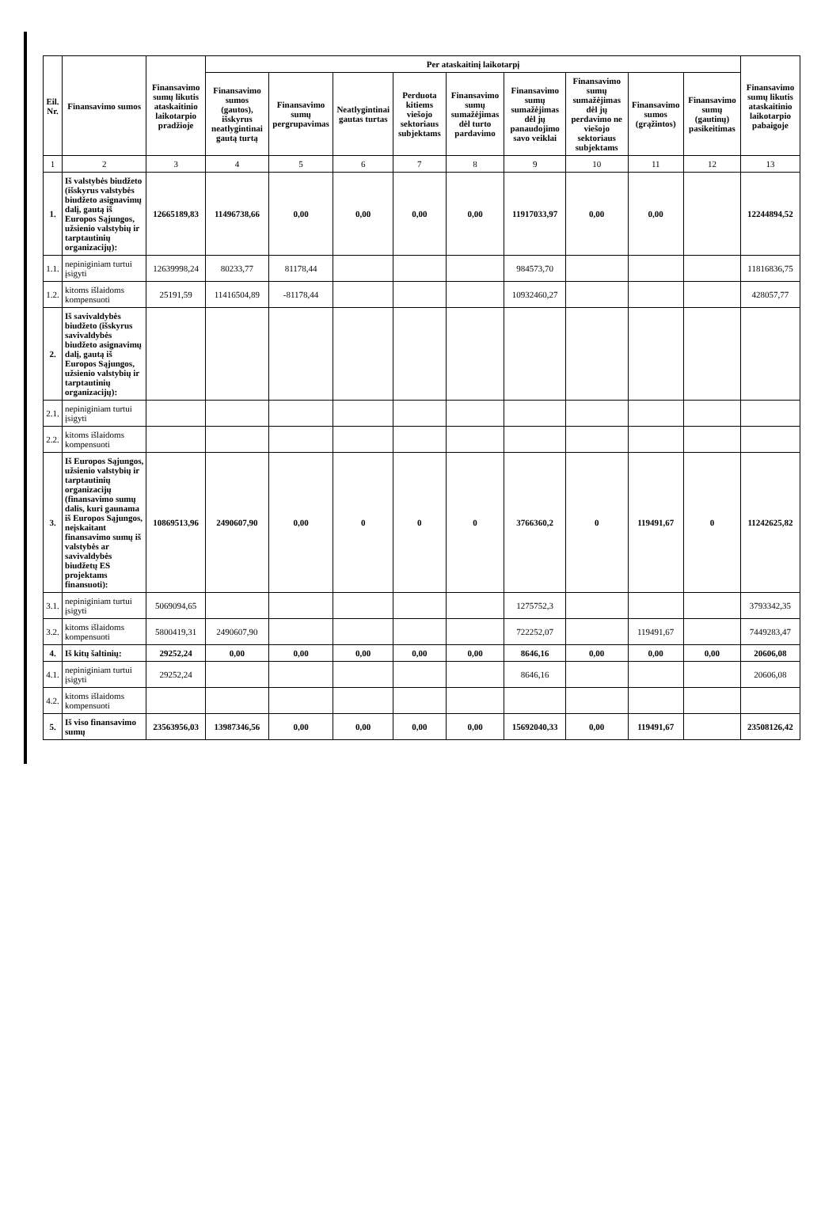| Eil. Nr. | Finansavimo sumos | Finansavimo sumų likutis ataskaitinio laikotarpio pradžioje | Per ataskaitinį laikotarpį | | | | | | | | | Finansavimo sumų likutis ataskaitinio laikotarpio pabaigoje |
| --- | --- | --- | --- | --- | --- | --- | --- | --- | --- | --- | --- | --- |
| | | | Finansavimo sumos (gautos), išskyrus neatlygintinai gautą turtą | Finansavimo sumų pergrupavimas | Neatlygintinai gautas turtas | Perduota kitiems viešojo sektoriaus subjektams | Finansavimo sumų sumažėjimas dėl turto pardavimo | Finansavimo sumų sumažėjimas dėl jų panaudojimo savo veiklai | Finansavimo sumų sumažėjimas dėl jų perdavimo ne viešojo sektoriaus subjektams | Finansavimo sumos (grąžintos) | Finansavimo sumų (gautinų) pasikeitimas | |
| 1 | 2 | 3 | 4 | 5 | 6 | 7 | 8 | 9 | 10 | 11 | 12 | 13 |
| 1. | Iš valstybės biudžeto (išskyrus valstybės biudžeto asignavimų dalį, gautą iš Europos Sąjungos, užsienio valstybių ir tarptautinių organizacijų): | 12665189,83 | 11496738,66 | 0,00 | 0,00 | 0,00 | 0,00 | 11917033,97 | 0,00 | 0,00 | | 12244894,52 |
| 1.1. | nepiniginiam turtui įsigyti | 12639998,24 | 80233,77 | 81178,44 | | | | 984573,70 | | | | 11816836,75 |
| 1.2. | kitoms išlaidoms kompensuoti | 25191,59 | 11416504,89 | -81178,44 | | | | 10932460,27 | | | | 428057,77 |
| 2. | Iš savivaldybės biudžeto (išskyrus savivaldybės biudžeto asignavimų dalį, gautą iš Europos Sąjungos, užsienio valstybių ir tarptautinių organizacijų): | | | | | | | | | | | |
| 2.1. | nepiniginiam turtui įsigyti | | | | | | | | | | | |
| 2.2. | kitoms išlaidoms kompensuoti | | | | | | | | | | | |
| 3. | Iš Europos Sąjungos, užsienio valstybių ir tarptautinių organizacijų (finansavimo sumų dalis, kuri gaunama iš Europos Sąjungos, neįskaitant finansavimo sumų iš valstybės ar savivaldybės biudžetų ES projektams finansuoti): | 10869513,96 | 2490607,90 | 0,00 | 0 | 0 | 0 | 3766360,2 | 0 | 119491,67 | 0 | 11242625,82 |
| 3.1. | nepiniginiam turtui įsigyti | 5069094,65 | | | | | | 1275752,3 | | | | 3793342,35 |
| 3.2. | kitoms išlaidoms kompensuoti | 5800419,31 | 2490607,90 | | | | | 722252,07 | | 119491,67 | | 7449283,47 |
| 4. | Iš kitų šaltinių: | 29252,24 | 0,00 | 0,00 | 0,00 | 0,00 | 0,00 | 8646,16 | 0,00 | 0,00 | 0,00 | 20606,08 |
| 4.1. | nepiniginiam turtui įsigyti | 29252,24 | | | | | | 8646,16 | | | | 20606,08 |
| 4.2. | kitoms išlaidoms kompensuoti | | | | | | | | | | | |
| 5. | Iš viso finansavimo sumų | 23563956,03 | 13987346,56 | 0,00 | 0,00 | 0,00 | 0,00 | 15692040,33 | 0,00 | 119491,67 | | 23508126,42 |